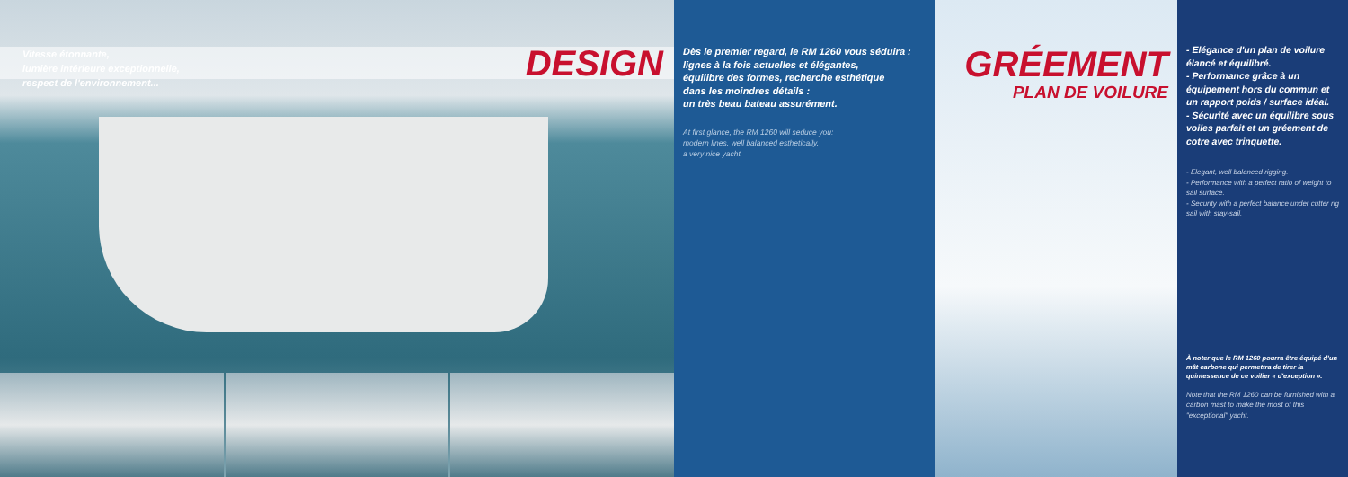Vitesse étonnante,
lumière intérieure exceptionnelle,
respect de l'environnement...
DESIGN
Dès le premier regard, le RM 1260 vous séduira :
lignes à la fois actuelles et élégantes,
équilibre des formes, recherche esthétique
dans les moindres détails :
un très beau bateau assurément.
At first glance, the RM 1260 will seduce you:
modern lines, well balanced esthetically,
a very nice yacht.
GRÉEMENT
PLAN DE VOILURE
- Elégance d'un plan de voilure
élancé et équilibré.
- Performance grâce à un équipement hors du commun et un rapport poids / surface idéal.
- Sécurité avec un équilibre sous voiles parfait et un gréement de cotre avec trinquette.
- Elegant, well balanced rigging.
- Performance with a perfect ratio of weight to sail surface.
- Security with a perfect balance under cutter rig sail with stay-sail.
À noter que le RM 1260 pourra être équipé d'un mât carbone qui permettra de tirer la quintessence de ce voilier « d'exception ».
Note that the RM 1260 can be furnished with a carbon mast to make the most of this "exceptional" yacht.